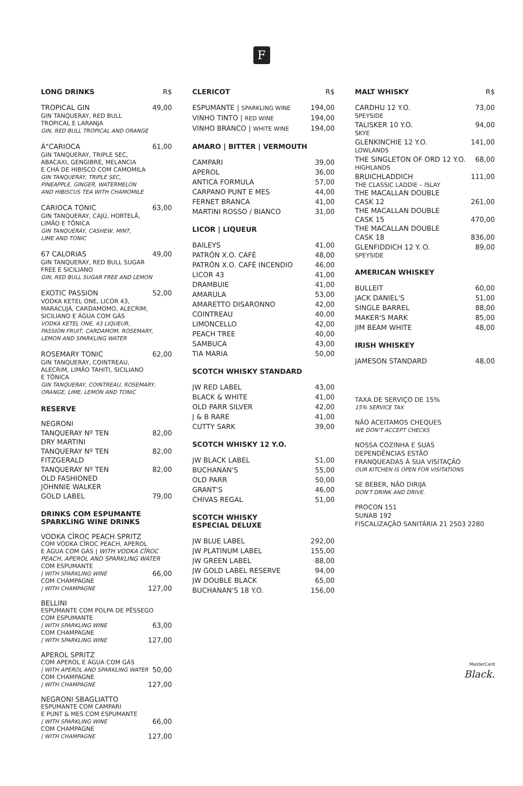F
LONG DRINKS R$
TROPICAL GIN 49,00
GIN TANQUERAY, RED BULL
TROPICAL E LARANJA
GIN, RED BULL TROPICAL AND ORANGE
Á"CARIOCA 61,00
GIN TANQUERAY, TRIPLE SEC,
ABACAXI, GENGIBRE, MELANCIA
E CHÁ DE HIBISCO COM CAMOMILA
GIN TANQUERAY, TRIPLE SEC,
PINEAPPLE, GINGER, WATERMELON
AND HIBISCUS TEA WITH CHAMOMILE
CARIOCA TONIC 63,00
GIN TANQUERAY, CAJÚ, HORTELÃ,
LIMÃO E TÔNICA
GIN TANQUERAY, CASHEW, MINT,
LIME AND TONIC
67 CALORIAS 49,00
GIN TANQUERAY, RED BULL SUGAR
FREE E SICILIANO
GIN, RED BULL SUGAR FREE AND LEMON
EXOTIC PASSION 52,00
VODKA KETEL ONE, LICOR 43,
MARACUJÁ, CARDAMOMO, ALECRIM,
SICILIANO E ÁGUA COM GÁS
VODKA KETEL ONE, 43 LIQUEUR,
PASSION FRUIT, CARDAMOM, ROSEMARY,
LEMON AND SPARKLING WATER
ROSEMARY TONIC 62,00
GIN TANQUERAY, COINTREAU,
ALECRIM, LIMÃO TAHITI, SICILIANO
E TÔNICA
GIN TANQUERAY, COINTREAU, ROSEMARY,
ORANGE, LIME, LEMON AND TONIC
RESERVE
NEGRONI
TANQUERAY Nº TEN 82,00
DRY MARTINI
TANQUERAY Nº TEN 82,00
FITZGERALD
TANQUERAY Nº TEN 82,00
OLD FASHIONED
JOHNNIE WALKER
GOLD LABEL 79,00
DRINKS COM ESPUMANTE
SPARKLING WINE DRINKS
VODKA CÎROC PEACH SPRITZ
COM VODKA CÎROC PEACH, APEROL
E ÁGUA COM GÁS | WITH VODKA CÎROC PEACH, APEROL AND SPARKLING WATER
COM ESPUMANTE
| WITH SPARKLING WINE 66,00
COM CHAMPAGNE
| WITH CHAMPAGNE 127,00
BELLINI
ESPUMANTE COM POLPA DE PÊSSEGO
COM ESPUMANTE
| WITH SPARKLING WINE 63,00
COM CHAMPAGNE
| WITH SPARKLING WINE 127,00
APEROL SPRITZ
COM APEROL E ÁGUA COM GÁS
| WITH APEROL AND SPARKLING WATER 50,00
COM CHAMPAGNE
| WITH CHAMPAGNE 127,00
NEGRONI SBAGLIATTO
ESPUMANTE COM CAMPARI
E PUNT & MES COM ESPUMANTE
| WITH SPARKLING WINE 66,00
COM CHAMPAGNE
| WITH CHAMPAGNE 127,00
CLERICOT R$
ESPUMANTE | SPARKLING WINE 194,00
VINHO TINTO | RED WINE 194,00
VINHO BRANCO | WHITE WINE 194,00
AMARO | BITTER | VERMOUTH
CAMPARI 39,00
APEROL 36,00
ANTICA FORMULA 57,00
CARPANO PUNT E MES 44,00
FERNET BRANCA 41,00
MARTINI ROSSO / BIANCO 31,00
LICOR | LIQUEUR
BAILEYS 41,00
PATRÓN X.O. CAFÉ 48,00
PATRÓN X.O. CAFÉ INCENDIO 46,00
LICOR 43 41,00
DRAMBUIE 41,00
AMARULA 53,00
AMARETTO DISARONNO 42,00
COINTREAU 40,00
LIMONCELLO 42,00
PEACH TREE 40,00
SAMBUCA 43,00
TIA MARIA 50,00
SCOTCH WHISKY STANDARD
JW RED LABEL 43,00
BLACK & WHITE 41,00
OLD PARR SILVER 42,00
J & B RARE 41,00
CUTTY SARK 39,00
SCOTCH WHISKY 12 Y.O.
JW BLACK LABEL 51,00
BUCHANAN'S 55,00
OLD PARR 50,00
GRANT'S 46,00
CHIVAS REGAL 51,00
SCOTCH WHISKY
ESPECIAL DELUXE
JW BLUE LABEL 292,00
JW PLATINUM LABEL 155,00
JW GREEN LABEL 88,00
JW GOLD LABEL RESERVE 94,00
JW DOUBLE BLACK 65,00
BUCHANAN'S 18 Y.O. 156,00
MALT WHISKY R$
CARDHU 12 Y.O. 73,00
SPEYSIDE
TALISKER 10 Y.O. 94,00
SKYE
GLENKINCHIE 12 Y.O. 141,00
LOWLANDS
THE SINGLETON OF ORD 12 Y.O. 68,00
HIGHLANDS
BRUICHLADDICH 111,00
THE CLASSIC LADDIE – ISLAY
THE MACALLAN DOUBLE
CASK 12 261,00
THE MACALLAN DOUBLE
CASK 15 470,00
THE MACALLAN DOUBLE
CASK 18 836,00
GLENFIDDICH 12 Y. O. 89,00
SPEYSIDE
AMERICAN WHISKEY
BULLEIT 60,00
JACK DANIEL'S 51,00
SINGLE BARREL 88,00
MAKER'S MARK 85,00
JIM BEAM WHITE 48,00
IRISH WHISKEY
JAMESON STANDARD 48,00
TAXA DE SERVIÇO DE 15%
15% SERVICE TAX
NÃO ACEITAMOS CHEQUES
WE DON'T ACCEPT CHECKS
NOSSA COZINHA E SUAS
DEPENDÊNCIAS ESTÃO
FRANQUEADAS À SUA VISITAÇÃO
OUR KITCHEN IS OPEN FOR VISITATIONS
SE BEBER, NÃO DIRIJA
DON'T DRINK AND DRIVE.
PROCON 151
SUNAB 192
FISCALIZAÇÃO SANITÁRIA 21 2503 2280
MasterCard
Black.